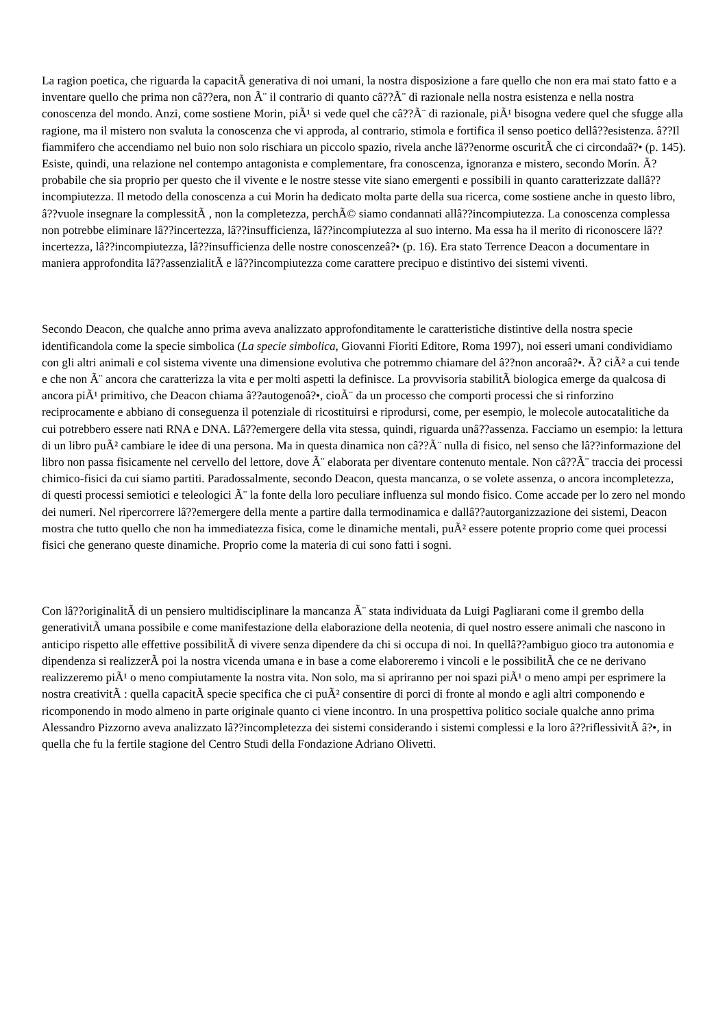La ragion poetica, che riguarda la capacitÃ generativa di noi umani, la nostra disposizione a fare quello che non era mai stato fatto e a inventare quello che prima non câ??era, non Ã¨ il contrario di quanto câ??Ã¨ di razionale nella nostra esistenza e nella nostra conoscenza del mondo. Anzi, come sostiene Morin, piÃ¹ si vede quel che câ??Ã¨ di razionale, piÃ¹ bisogna vedere quel che sfugge alla ragione, ma il mistero non svaluta la conoscenza che vi approda, al contrario, stimola e fortifica il senso poetico dellâ??esistenza. â??Il fiammifero che accendiamo nel buio non solo rischiara un piccolo spazio, rivela anche lâ??enorme oscuritÃ che ci circondaâ?• (p. 145). Esiste, quindi, una relazione nel contempo antagonista e complementare, fra conoscenza, ignoranza e mistero, secondo Morin. Ã? probabile che sia proprio per questo che il vivente e le nostre stesse vite siano emergenti e possibili in quanto caratterizzate dallâ??incompiutezza. Il metodo della conoscenza a cui Morin ha dedicato molta parte della sua ricerca, come sostiene anche in questo libro, â??vuole insegnare la complessitÃ , non la completezza, perchÃ© siamo condannati allâ??incompiutezza. La conoscenza complessa non potrebbe eliminare lâ??incertezza, lâ??insufficienza, lâ??incompiutezza al suo interno. Ma essa ha il merito di riconoscere lâ??incertezza, lâ??incompiutezza, lâ??insufficienza delle nostre conoscenzeâ?• (p. 16). Era stato Terrence Deacon a documentare in maniera approfondita lâ??assenzialitÃ e lâ??incompiutezza come carattere precipuo e distintivo dei sistemi viventi.
Secondo Deacon, che qualche anno prima aveva analizzato approfonditamente le caratteristiche distintive della nostra specie identificandola come la specie simbolica (La specie simbolica, Giovanni Fioriti Editore, Roma 1997), noi esseri umani condividiamo con gli altri animali e col sistema vivente una dimensione evolutiva che potremmo chiamare del â??non ancoraâ?•. Ã? ciÃ² a cui tende e che non Ã¨ ancora che caratterizza la vita e per molti aspetti la definisce. La provvisoria stabilitÃ biologica emerge da qualcosa di ancora piÃ¹ primitivo, che Deacon chiama â??autogenoâ?•, cioÃ¨ da un processo che comporti processi che si rinforzino reciprocamente e abbiano di conseguenza il potenziale di ricostituirsi e riprodursi, come, per esempio, le molecole autocatalitiche da cui potrebbero essere nati RNA e DNA. Lâ??emergere della vita stessa, quindi, riguarda unâ??assenza. Facciamo un esempio: la lettura di un libro puÃ² cambiare le idee di una persona. Ma in questa dinamica non câ??Ã¨ nulla di fisico, nel senso che lâ??informazione del libro non passa fisicamente nel cervello del lettore, dove Ã¨ elaborata per diventare contenuto mentale. Non câ??Ã¨ traccia dei processi chimico-fisici da cui siamo partiti. Paradossalmente, secondo Deacon, questa mancanza, o se volete assenza, o ancora incompletezza, di questi processi semiotici e teleologici Ã¨ la fonte della loro peculiare influenza sul mondo fisico. Come accade per lo zero nel mondo dei numeri. Nel ripercorrere lâ??emergere della mente a partire dalla termodinamica e dallâ??autorganizzazione dei sistemi, Deacon mostra che tutto quello che non ha immediatezza fisica, come le dinamiche mentali, puÃ² essere potente proprio come quei processi fisici che generano queste dinamiche. Proprio come la materia di cui sono fatti i sogni.
Con lâ??originalitÃ di un pensiero multidisciplinare la mancanza Ã¨ stata individuata da Luigi Pagliarani come il grembo della generativitÃ umana possibile e come manifestazione della elaborazione della neotenia, di quel nostro essere animali che nascono in anticipo rispetto alle effettive possibilitÃ di vivere senza dipendere da chi si occupa di noi. In quellâ??ambiguo gioco tra autonomia e dipendenza si realizzerÃ poi la nostra vicenda umana e in base a come elaboreremo i vincoli e le possibilitÃ che ce ne derivano realizzeremo piÃ¹ o meno compiutamente la nostra vita. Non solo, ma si apriranno per noi spazi piÃ¹ o meno ampi per esprimere la nostra creativitÃ : quella capacitÃ specie specifica che ci puÃ² consentire di porci di fronte al mondo e agli altri componendo e ricomponendo in modo almeno in parte originale quanto ci viene incontro. In una prospettiva politico sociale qualche anno prima Alessandro Pizzorno aveva analizzato lâ??incompletezza dei sistemi considerando i sistemi complessi e la loro â??riflessivitÃ â?•, in quella che fu la fertile stagione del Centro Studi della Fondazione Adriano Olivetti.